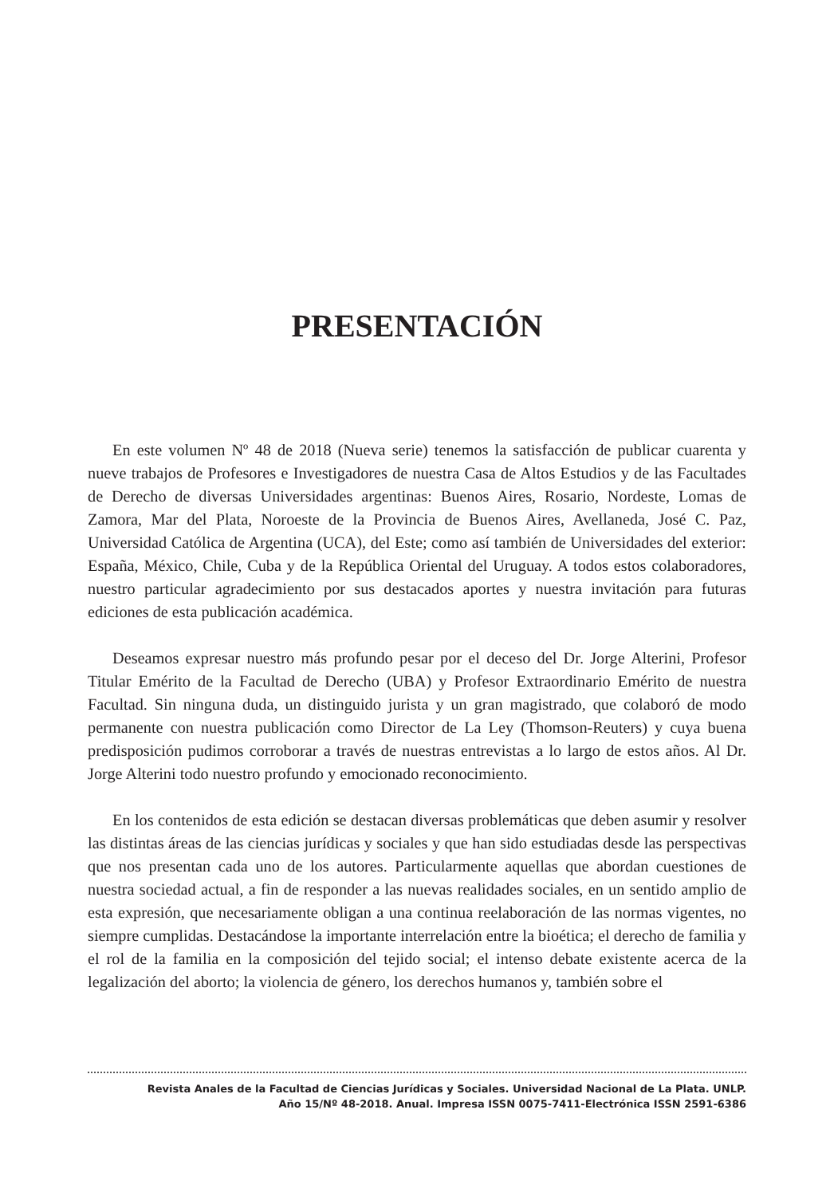PRESENTACIÓN
En este volumen Nº 48 de 2018 (Nueva serie) tenemos la satisfacción de publicar cuarenta y nueve trabajos de Profesores e Investigadores de nuestra Casa de Altos Estudios y de las Facultades de Derecho de diversas Universidades argentinas: Buenos Aires, Rosario, Nordeste, Lomas de Zamora, Mar del Plata, Noroeste de la Provincia de Buenos Aires, Avellaneda, José C. Paz, Universidad Católica de Argentina (UCA), del Este; como así también de Universidades del exterior: España, México, Chile, Cuba y de la República Oriental del Uruguay. A todos estos colaboradores, nuestro particular agradecimiento por sus destacados aportes y nuestra invitación para futuras ediciones de esta publicación académica.
Deseamos expresar nuestro más profundo pesar por el deceso del Dr. Jorge Alterini, Profesor Titular Emérito de la Facultad de Derecho (UBA) y Profesor Extraordinario Emérito de nuestra Facultad. Sin ninguna duda, un distinguido jurista y un gran magistrado, que colaboró de modo permanente con nuestra publicación como Director de La Ley (Thomson-Reuters) y cuya buena predisposición pudimos corroborar a través de nuestras entrevistas a lo largo de estos años. Al Dr. Jorge Alterini todo nuestro profundo y emocionado reconocimiento.
En los contenidos de esta edición se destacan diversas problemáticas que deben asumir y resolver las distintas áreas de las ciencias jurídicas y sociales y que han sido estudiadas desde las perspectivas que nos presentan cada uno de los autores. Particularmente aquellas que abordan cuestiones de nuestra sociedad actual, a fin de responder a las nuevas realidades sociales, en un sentido amplio de esta expresión, que necesariamente obligan a una continua reelaboración de las normas vigentes, no siempre cumplidas. Destacándose la importante interrelación entre la bioética; el derecho de familia y el rol de la familia en la composición del tejido social; el intenso debate existente acerca de la legalización del aborto; la violencia de género, los derechos humanos y, también sobre el
Revista Anales de la Facultad de Ciencias Jurídicas y Sociales. Universidad Nacional de La Plata. UNLP.
Año 15/Nº 48-2018. Anual. Impresa ISSN 0075-7411-Electrónica ISSN 2591-6386